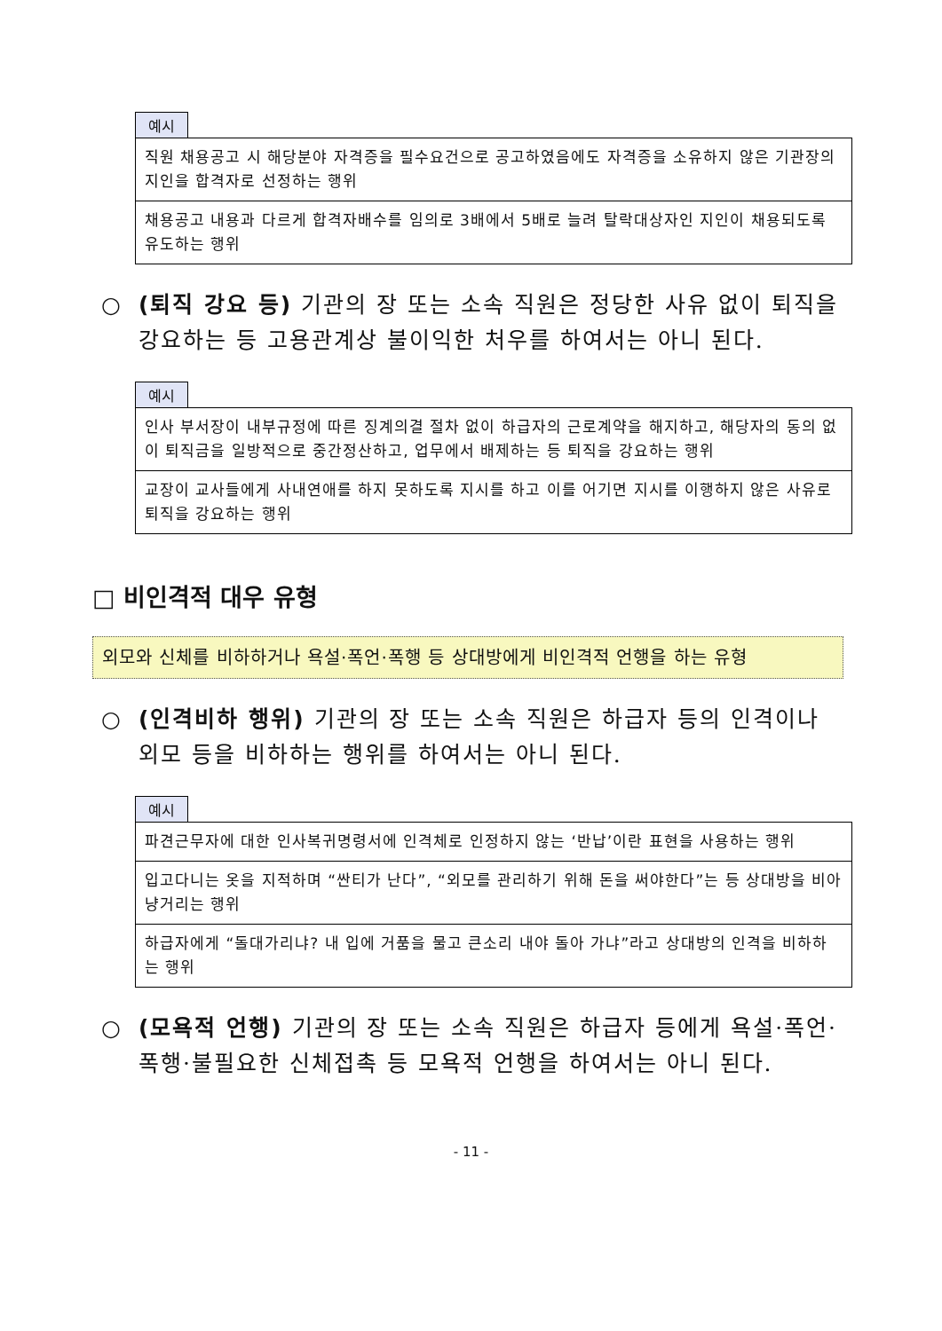예시
| 직원 채용공고 시 해당분야 자격증을 필수요건으로 공고하였음에도 자격증을 소유하지 않은 기관장의 지인을 합격자로 선정하는 행위 |
| 채용공고 내용과 다르게 합격자배수를 임의로 3배에서 5배로 늘려 탈락대상자인 지인이 채용되도록 유도하는 행위 |
○ (퇴직 강요 등) 기관의 장 또는 소속 직원은 정당한 사유 없이 퇴직을 강요하는 등 고용관계상 불이익한 처우를 하여서는 아니 된다.
예시
| 인사 부서장이 내부규정에 따른 징계의결 절차 없이 하급자의 근로계약을 해지하고, 해당자의 동의 없이 퇴직금을 일방적으로 중간정산하고, 업무에서 배제하는 등 퇴직을 강요하는 행위 |
| 교장이 교사들에게 사내연애를 하지 못하도록 지시를 하고 이를 어기면 지시를 이행하지 않은 사유로 퇴직을 강요하는 행위 |
□ 비인격적 대우 유형
외모와 신체를 비하하거나 욕설·폭언·폭행 등 상대방에게 비인격적 언행을 하는 유형
○ (인격비하 행위) 기관의 장 또는 소속 직원은 하급자 등의 인격이나 외모 등을 비하하는 행위를 하여서는 아니 된다.
예시
| 파견근무자에 대한 인사복귀명령서에 인격체로 인정하지 않는 ‘반납’이란 표현을 사용하는 행위 |
| 입고다니는 옷을 지적하며 “싼티가 난다”, “외모를 관리하기 위해 돈을 써야한다”는 등 상대방을 비아냥거리는 행위 |
| 하급자에게 “돌대가리냐? 내 입에 거품을 물고 큰소리 내야 돌아 가냐”라고 상대방의 인격을 비하하는 행위 |
○ (모욕적 언행) 기관의 장 또는 소속 직원은 하급자 등에게 욕설·폭언·폭행·불필요한 신체접촉 등 모욕적 언행을 하여서는 아니 된다.
- 11 -